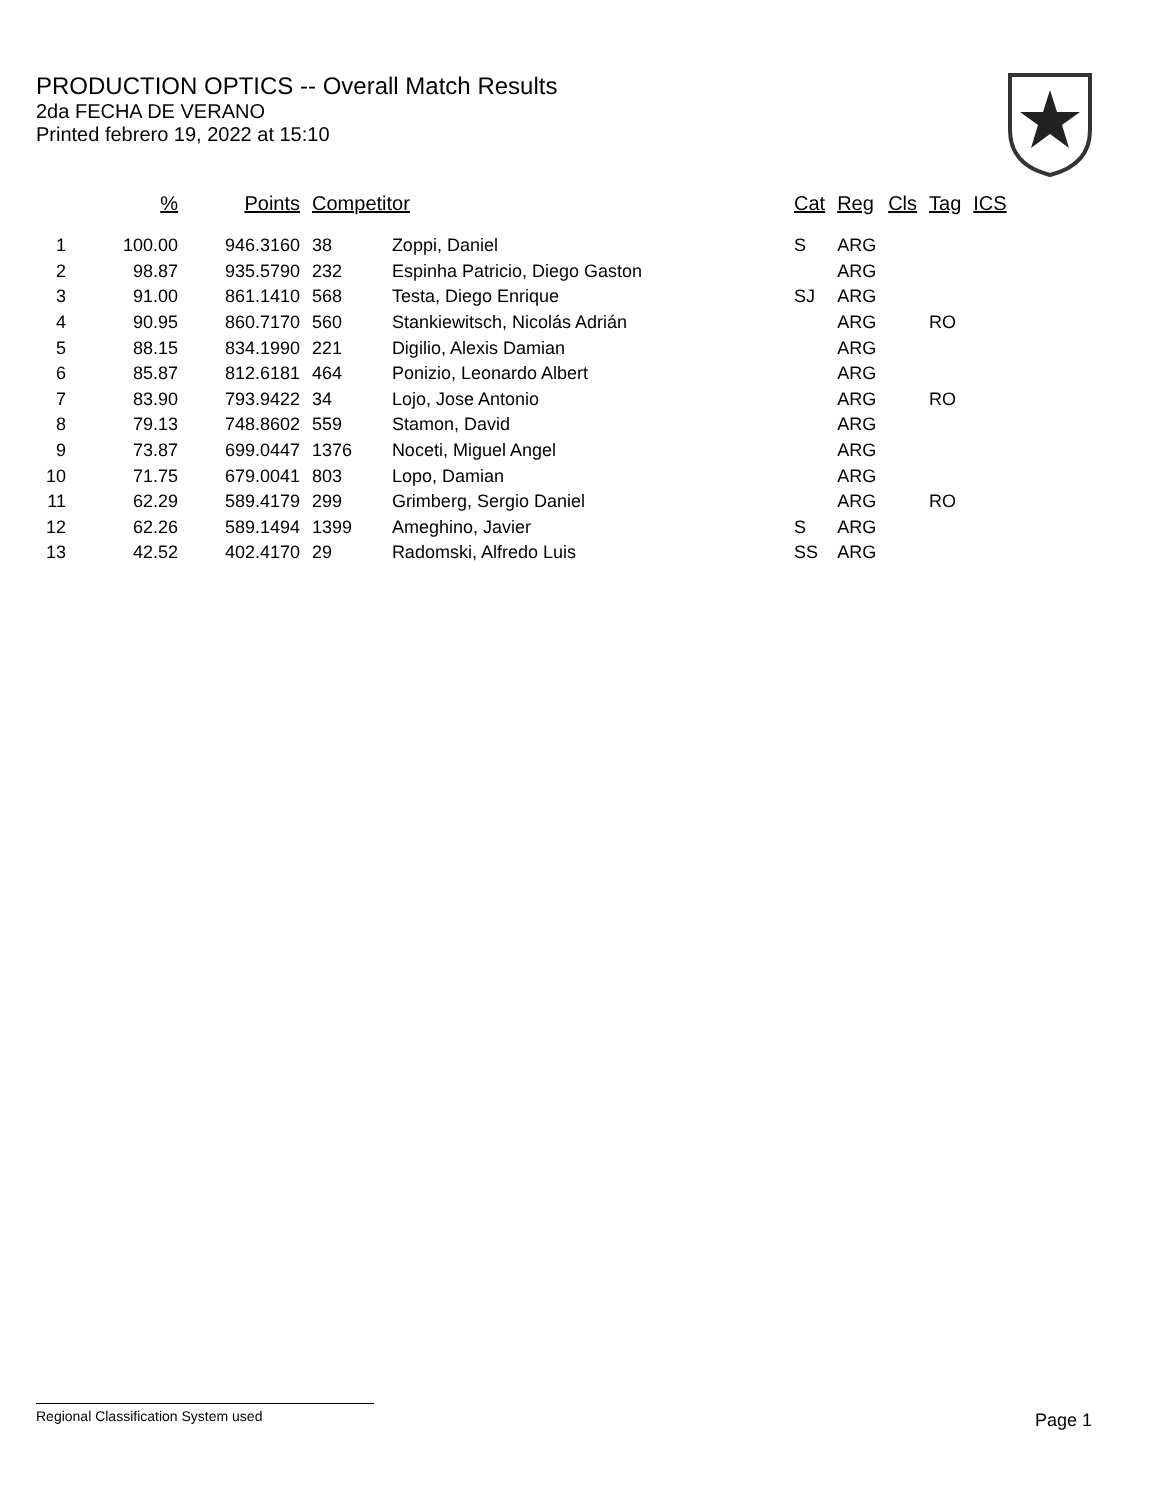PRODUCTION OPTICS -- Overall Match Results
2da FECHA DE VERANO
Printed febrero 19, 2022 at 15:10
| | % | Points | Competitor | | Cat | Reg | Cls | Tag | ICS |
| --- | --- | --- | --- | --- | --- | --- | --- | --- | --- |
| 1 | 100.00 | 946.3160 | 38 | Zoppi, Daniel | S | ARG | | | |
| 2 | 98.87 | 935.5790 | 232 | Espinha Patricio, Diego Gaston | | ARG | | | |
| 3 | 91.00 | 861.1410 | 568 | Testa, Diego Enrique | SJ | ARG | | | |
| 4 | 90.95 | 860.7170 | 560 | Stankiewitsch, Nicolás Adrián | | ARG | | RO | |
| 5 | 88.15 | 834.1990 | 221 | Digilio, Alexis Damian | | ARG | | | |
| 6 | 85.87 | 812.6181 | 464 | Ponizio, Leonardo Albert | | ARG | | | |
| 7 | 83.90 | 793.9422 | 34 | Lojo, Jose Antonio | | ARG | | RO | |
| 8 | 79.13 | 748.8602 | 559 | Stamon, David | | ARG | | | |
| 9 | 73.87 | 699.0447 | 1376 | Noceti, Miguel Angel | | ARG | | | |
| 10 | 71.75 | 679.0041 | 803 | Lopo, Damian | | ARG | | | |
| 11 | 62.29 | 589.4179 | 299 | Grimberg, Sergio Daniel | | ARG | | RO | |
| 12 | 62.26 | 589.1494 | 1399 | Ameghino, Javier | S | ARG | | | |
| 13 | 42.52 | 402.4170 | 29 | Radomski, Alfredo Luis | SS | ARG | | | |
Regional Classification System used Page 1